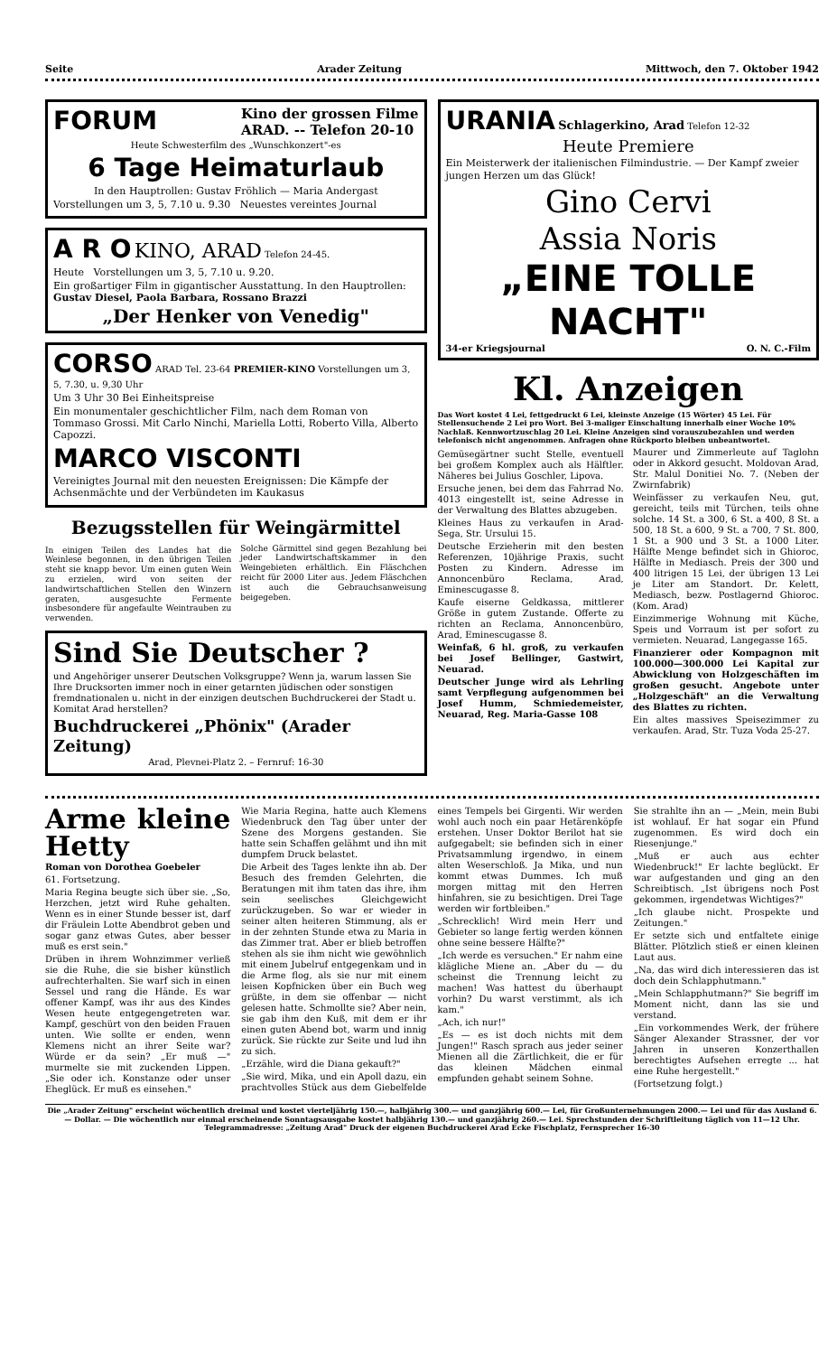Seite Arader Zeitung Mittwoch, den 7. Oktober 1942
FORUM Kino der grossen Filme
ARAD. -- Telefon 20-10
Heute Schwesterfilm des „Wunschkonzert"-es
6 Tage Heimaturlaub
In den Hauptrollen: Gustav Fröhlich — Maria Andergast
Vorstellungen um 3, 5, 7.10 u. 9.30 Neuestes vereintes Journal
A R O KINO, ARAD Telefon 24-45.
Heute Vorstellungen um 3, 5, 7.10 u. 9.20.
Ein großartiger Film in gigantischer Ausstattung. In den Hauptrollen: Gustav Diesel, Paola Barbara, Rossano Brazzi
„Der Henker von Venedig"
CORSO ARAD Tel. 23-64 PREMIER-KINO Vorstellungen um 3, 5, 7.30, u. 9,30 Uhr
Um 3 Uhr 30 Bei Einheitspreise
Ein monumentaler geschichtlicher Film, nach dem Roman von Tommaso Grossi. Mit Carlo Ninchi, Mariella Lotti, Roberto Villa, Alberto Capozzi.
MARCO VISCONTI
Vereinigtes Journal mit den neuesten Ereignissen: Die Kämpfe der Achsenmächte und der Verbündeten im Kaukasus
Bezugsstellen für Weingärmittel
In einigen Teilen des Landes hat die Weinlese begonnen, in den übrigen Teilen steht sie knapp bevor. Um einen guten Wein zu erzielen, wird von seiten der landwirtschaftlichen Stellen den Winzern geraten, ausgesuchte Fermente insbesondere für angefaulte Weintrauben zu verwenden.
Solche Gärmittel sind gegen Bezahlung bei jeder Landwirtschaftskammer in den Weingebieten erhältlich. Ein Fläschchen reicht für 2000 Liter aus. Jedem Fläschchen ist auch die Gebrauchsanweisung beigegeben.
Sind Sie Deutscher ?
und Angehöriger unserer Deutschen Volksgruppe? Wenn ja, warum lassen Sie Ihre Drucksorten immer noch in einer getarnten jüdischen oder sonstigen fremdnationalen u. nicht in der einzigen deutschen Buchdruckerei der Stadt u. Komitat Arad herstellen?
Buchdruckerei „Phönix" (Arader Zeitung)
Arad, Plevnei-Platz 2. – Fernruf: 16-30
URANIA Schlagerkino, Arad Telefon 12-32
Heute Premiere
Ein Meisterwerk der italienischen Filmindustrie. — Der Kampf zweier jungen Herzen um das Glück!
Gino Cervi
Assia Noris
„EINE TOLLE NACHT"
34-er Kriegsjournal O. N. C.-Film
Kl. Anzeigen
Das Wort kostet 4 Lei, fettgedruckt 6 Lei, kleinste Anzeige (15 Wörter) 45 Lei. Für Stellensuchende 2 Lei pro Wort. Bei 3-maliger Einschaltung innerhalb einer Woche 10% Nachlaß. Kennwortzuschlag 20 Lei. Kleine Anzeigen sind vorauszubezahlen und werden telefonisch nicht angenommen. Anfragen ohne Rückporto bleiben unbeantwortet.
Gemüsegärtner sucht Stelle, eventuell bei großem Komplex auch als Hälftler. Näheres bei Julius Goschler, Lipova.
Ersuche jenen, bei dem das Fahrrad No. 4013 eingestellt ist, seine Adresse in der Verwaltung des Blattes abzugeben.
Kleines Haus zu verkaufen in Arad-Sega, Str. Ursului 15.
Deutsche Erzieherin mit den besten Referenzen, 10jährige Praxis, sucht Posten zu Kindern. Adresse im Annoncenbüro Reclama, Arad, Eminescugasse 8.
Kaufe eiserne Geldkassa, mittlerer Größe in gutem Zustande. Offerte zu richten an Reclama, Annoncenbüro, Arad, Eminescugasse 8.
Weinfaß, 6 hl. groß, zu verkaufen bei Josef Bellinger, Gastwirt, Neuarad.
Deutscher Junge wird als Lehrling samt Verpflegung aufgenommen bei Josef Humm, Schmiedemeister, Neuarad, Reg. Maria-Gasse 108
Maurer und Zimmerleute auf Taglohn oder in Akkord gesucht. Moldovan Arad, Str. Malul Donitiei No. 7. (Neben der Zwirnfabrik)
Weinfässer zu verkaufen Neu, gut, gereicht, teils mit Türchen, teils ohne solche. 14 St. a 300, 6 St. a 400, 8 St. a 500, 18 St. a 600, 9 St. a 700, 7 St. 800, 1 St. a 900 und 3 St. a 1000 Liter. Hälfte Menge befindet sich in Ghioroc, Hälfte in Mediasch. Preis der 300 und 400 litrigen 15 Lei, der übrigen 13 Lei je Liter am Standort. Dr. Kelett, Mediasch, bezw. Postlagernd Ghioroc. (Kom. Arad)
Einzimmerige Wohnung mit Küche, Speis und Vorraum ist per sofort zu vermieten. Neuarad, Langegasse 165.
Finanzierer oder Kompagnon mit 100.000—300.000 Lei Kapital zur Abwicklung von Holzgeschäften im großen gesucht. Angebote unter „Holzgeschäft" an die Verwaltung des Blattes zu richten.
Ein altes massives Speisezimmer zu verkaufen. Arad, Str. Tuza Voda 25-27.
Arme kleine Hetty
Roman von Dorothea Goebeler
61. Fortsetzung.
Maria Regina beugte sich über sie. „So, Herzchen, jetzt wird Ruhe gehalten. Wenn es in einer Stunde besser ist, darf dir Fräulein Lotte Abendbrot geben und sogar ganz etwas Gutes, aber besser muß es erst sein."
Drüben in ihrem Wohnzimmer verließ sie die Ruhe, die sie bisher künstlich aufrechterhalten. Sie warf sich in einen Sessel und rang die Hände. Es war offener Kampf, was ihr aus des Kindes Wesen heute entgegengetreten war. Kampf, geschürt von den beiden Frauen unten. Wie sollte er enden, wenn Klemens nicht an ihrer Seite war? Würde er da sein? „Er muß —" murmelte sie mit zuckenden Lippen. „Sie oder ich. Konstanze oder unser Eheglück. Er muß es einsehen."
Wie Maria Regina, hatte auch Klemens Wiedenbruck den Tag über unter der Szene des Morgens gestanden. Sie hatte sein Schaffen gelähmt und ihn mit dumpfem Druck belastet.
Die Arbeit des Tages lenkte ihn ab. Der Besuch des fremden Gelehrten, die Beratungen mit ihm taten das ihre, ihm sein seelisches Gleichgewicht zurückzugeben. So war er wieder in seiner alten heiteren Stimmung, als er in der zehnten Stunde etwa zu Maria in das Zimmer trat. Aber er blieb betroffen stehen als sie ihm nicht wie gewöhnlich mit einem Jubelruf entgegenkam und in die Arme flog, als sie nur mit einem leisen Kopfnicken über ein Buch weg grüßte, in dem sie offenbar — nicht gelesen hatte. Schmollte sie? Aber nein, sie gab ihm den Kuß, mit dem er ihr einen guten Abend bot, warm und innig zurück. Sie rückte zur Seite und lud ihn zu sich.
„Erzähle, wird die Diana gekauft?"
„Sie wird, Mika, und ein Apoll dazu, ein prachtvolles Stück aus dem Giebelfelde eines Tempels bei Girgenti. Wir werden wohl auch noch ein paar Hetärenköpfe erstehen. Unser Doktor Berilot hat sie aufgegabelt; sie befinden sich in einer Privatsammlung irgendwo, in einem alten Weserschloß. Ja Mika, und nun kommt etwas Dummes. Ich muß morgen mittag mit den Herren hinfahren, sie zu besichtigen. Drei Tage werden wir fortbleiben."
„Schrecklich! Wird mein Herr und Gebieter so lange fertig werden können ohne seine bessere Hälfte?"
„Ich werde es versuchen." Er nahm eine klägliche Miene an. „Aber du — du scheinst die Trennung leicht zu machen! Was hattest du überhaupt vorhin? Du warst verstimmt, als ich kam."
„Ach, ich nur!"
„Es — es ist doch nichts mit dem Jungen!" Rasch sprach aus jeder seiner Mienen all die Zärtlichkeit, die er für das kleinen Mädchen einmal empfunden gehabt seinem Sohne.
Sie strahlte ihn an — „Mein, mein Bubi ist wohlauf. Er hat sogar ein Pfund zugenommen. Es wird doch ein Riesenjunge."
„Muß er auch aus echter Wiedenbruck!" Er lachte beglückt. Er war aufgestanden und ging an den Schreibtisch. „Ist übrigens noch Post gekommen, irgendetwas Wichtiges?"
„Ich glaube nicht. Prospekte und Zeitungen."
Er setzte sich und entfaltete einige Blätter. Plötzlich stieß er einen kleinen Laut aus.
„Na, das wird dich interessieren das ist doch dein Schlapphutmann."
„Mein Schlapphutmann?" Sie begriff im Moment nicht, dann las sie und verstand.
„Ein vorkommendes Werk, der frühere Sänger Alexander Strassner, der vor Jahren in unseren Konzerthallen berechtigtes Aufsehen erregte ... hat eine Ruhe hergestellt."
(Fortsetzung folgt.)
Die „Arader Zeitung" erscheint wöchentlich dreimal und kostet vierteljährig 150.—, halbjährig 300.— und ganzjährig 600.— Lei, für Großunternehmungen 2000.— Lei und für das Ausland 6.— Dollar. — Die wöchentlich nur einmal erscheinende Sonntagsausgabe kostet halbjährig 130.— und ganzjährig 260.— Lei. Sprechstunden der Schriftleitung täglich von 11—12 Uhr. Telegrammadresse: „Zeitung Arad" Druck der eigenen Buchdruckerei Arad Ecke Fischplatz, Fernsprecher 16-30